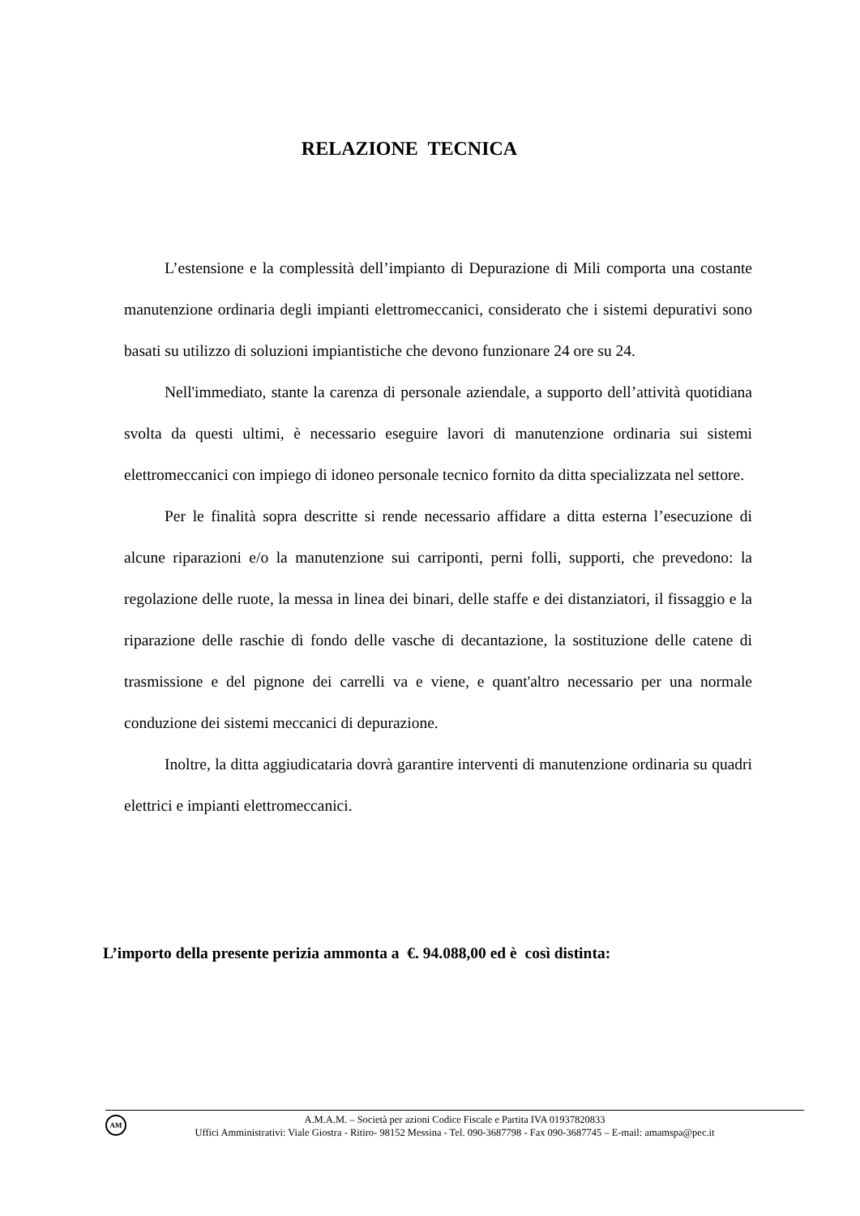RELAZIONE TECNICA
L’estensione e la complessità dell’impianto di Depurazione di Mili comporta una costante manutenzione ordinaria degli impianti elettromeccanici, considerato che i sistemi depurativi sono basati su utilizzo di soluzioni impiantistiche che devono funzionare 24 ore su 24.
Nell'immediato, stante la carenza di personale aziendale, a supporto dell’attività quotidiana svolta da questi ultimi, è necessario eseguire lavori di manutenzione ordinaria sui sistemi elettromeccanici con impiego di idoneo personale tecnico fornito da ditta specializzata nel settore.
Per le finalità sopra descritte si rende necessario affidare a ditta esterna l’esecuzione di alcune riparazioni e/o la manutenzione sui carriponti, perni folli, supporti, che prevedono: la regolazione delle ruote, la messa in linea dei binari, delle staffe e dei distanziatori, il fissaggio e la riparazione delle raschie di fondo delle vasche di decantazione, la sostituzione delle catene di trasmissione e del pignone dei carrelli va e viene, e quant'altro necessario per una normale conduzione dei sistemi meccanici di depurazione.
Inoltre, la ditta aggiudicataria dovrà garantire interventi di manutenzione ordinaria su quadri elettrici e impianti elettromeccanici.
L’importo della presente perizia ammonta a €. 94.088,00 ed è così distinta:
AM
A.M.A.M. – Società per azioni Codice Fiscale e Partita IVA 01937820833
Uffici Amministrativi: Viale Giostra - Ritiro- 98152 Messina - Tel. 090-3687798 - Fax 090-3687745 – E-mail: amamspa@pec.it